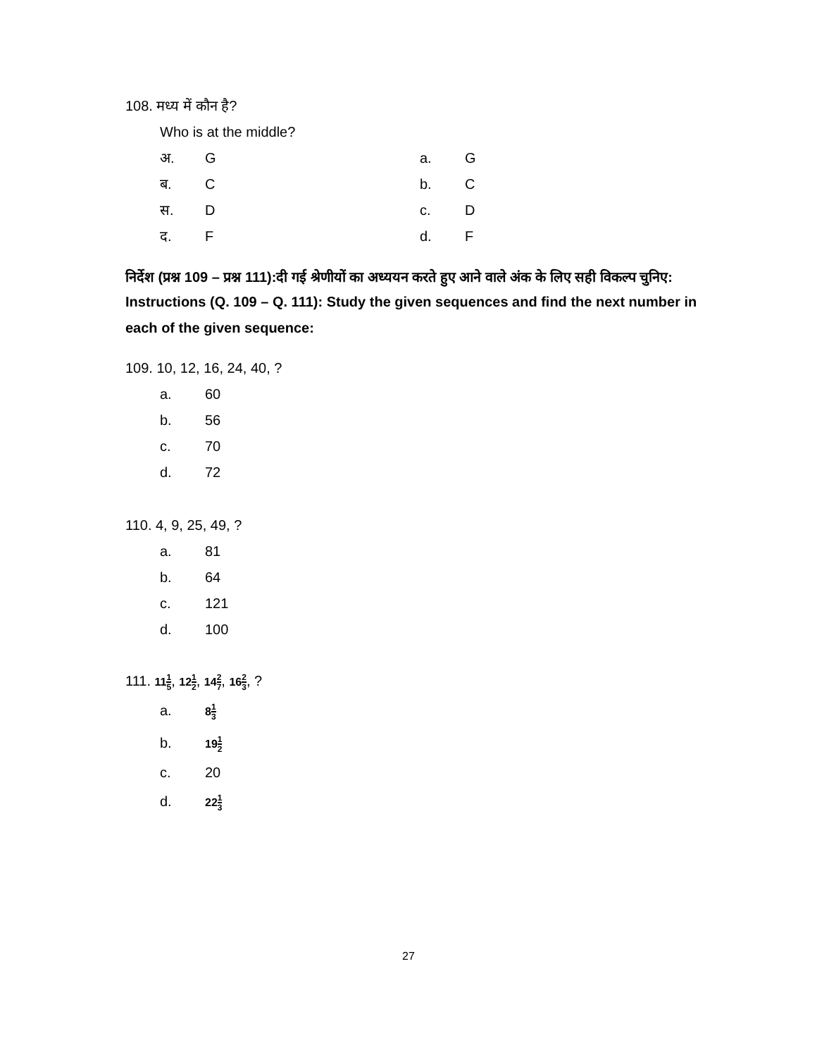108. मध्य में कौन है?
Who is at the middle?
अ. G a. G
ब. C b. C
स. D c. D
द. F d. F
निर्देश (प्रश्न 109 – प्रश्न 111):दी गई श्रेणीयों का अध्ययन करते हुए आने वाले अंक के लिए सही विकल्प चुनिए:
Instructions (Q. 109 – Q. 111): Study the given sequences and find the next number in each of the given sequence:
109. 10, 12, 16, 24, 40, ?
a. 60
b. 56
c. 70
d. 72
110. 4, 9, 25, 49, ?
a. 81
b. 64
c. 121
d. 100
111. 111 5, 121 2, 142 7, 162 3, ?
a. 81 3
b. 191 2
c. 20
d. 221 3
27